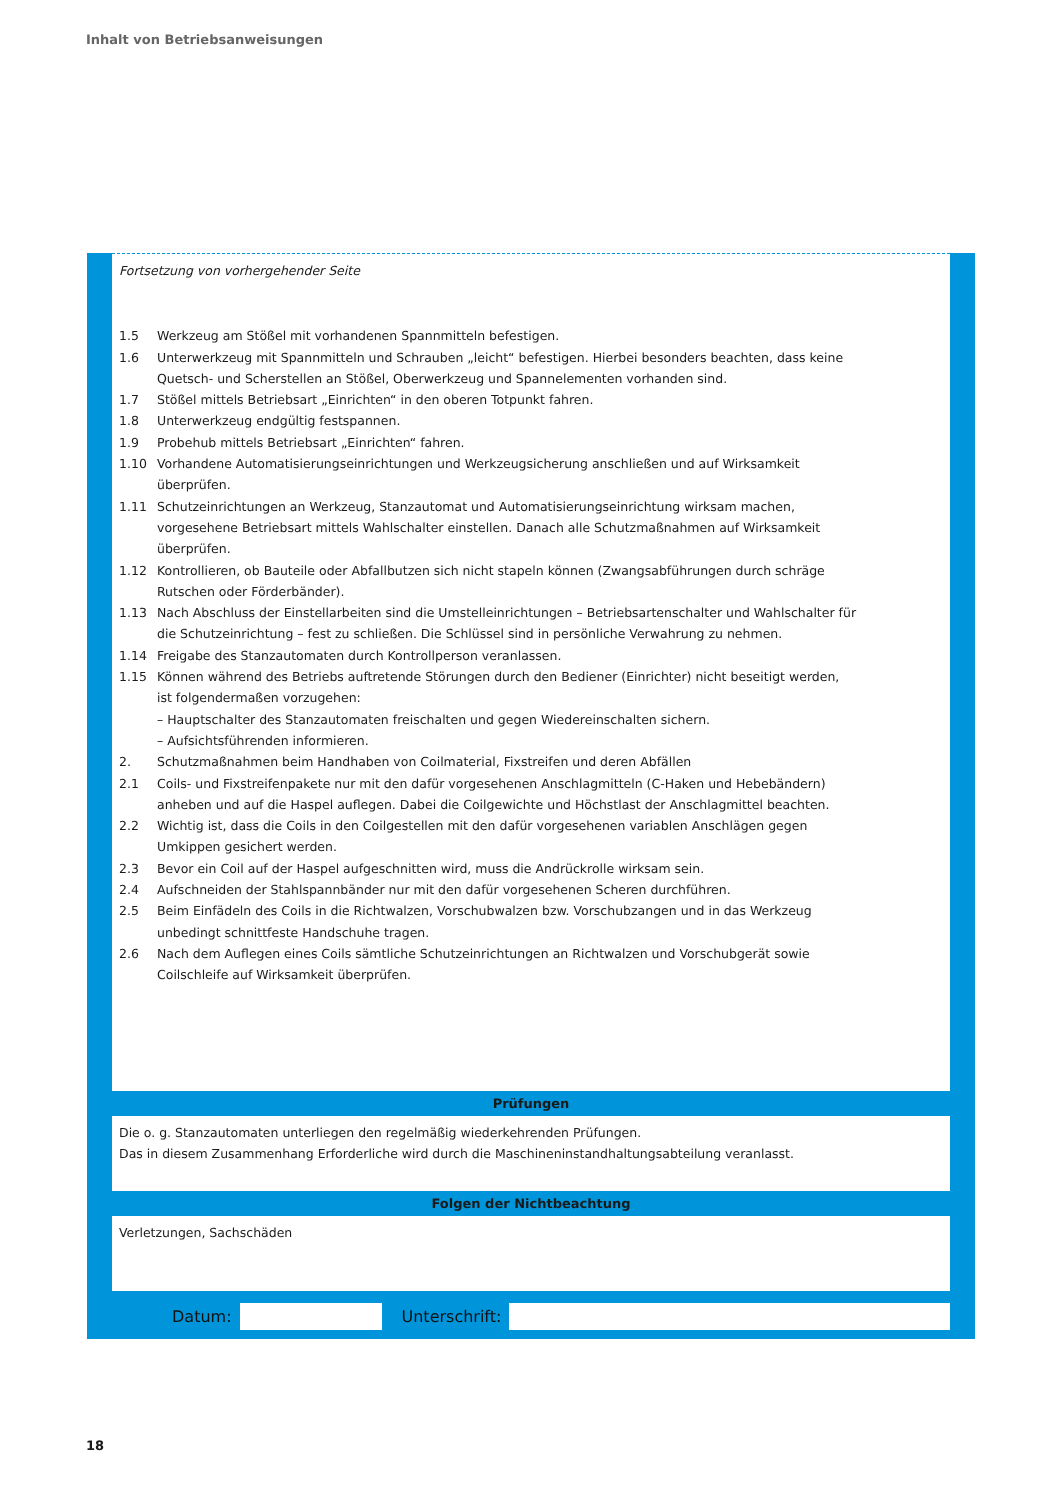Inhalt von Betriebsanweisungen
Fortsetzung von vorhergehender Seite
1.5 Werkzeug am Stößel mit vorhandenen Spannmitteln befestigen.
1.6 Unterwerkzeug mit Spannmitteln und Schrauben „leicht“ befestigen. Hierbei besonders beachten, dass keine Quetsch- und Scherstellen an Stößel, Oberwerkzeug und Spannelementen vorhanden sind.
1.7 Stößel mittels Betriebsart „Einrichten“ in den oberen Totpunkt fahren.
1.8 Unterwerkzeug endgültig festspannen.
1.9 Probehub mittels Betriebsart „Einrichten“ fahren.
1.10 Vorhandene Automatisierungseinrichtungen und Werkzeugsicherung anschließen und auf Wirksamkeit überprüfen.
1.11 Schutzeinrichtungen an Werkzeug, Stanzautomat und Automatisierungseinrichtung wirksam machen, vorgesehene Betriebsart mittels Wahlschalter einstellen. Danach alle Schutzmaßnahmen auf Wirksamkeit überprüfen.
1.12 Kontrollieren, ob Bauteile oder Abfallbutzen sich nicht stapeln können (Zwangsabführungen durch schräge Rutschen oder Förderbänder).
1.13 Nach Abschluss der Einstellarbeiten sind die Umstelleinrichtungen – Betriebsartenschalter und Wahlschalter für die Schutzeinrichtung – fest zu schließen. Die Schlüssel sind in persönliche Verwahrung zu nehmen.
1.14 Freigabe des Stanzautomaten durch Kontrollperson veranlassen.
1.15 Können während des Betriebs auftretende Störungen durch den Bediener (Einrichter) nicht beseitigt werden, ist folgendermaßen vorzugehen:
– Hauptschalter des Stanzautomaten freischalten und gegen Wiedereinschalten sichern.
– Aufsichtsführenden informieren.
2. Schutzmaßnahmen beim Handhaben von Coilmaterial, Fixstreifen und deren Abfällen
2.1 Coils- und Fixstreifenpakete nur mit den dafür vorgesehenen Anschlagmitteln (C-Haken und Hebebändern) anheben und auf die Haspel auflegen. Dabei die Coilgewichte und Höchstlast der Anschlagmittel beachten.
2.2 Wichtig ist, dass die Coils in den Coilgestellen mit den dafür vorgesehenen variablen Anschlägen gegen Umkippen gesichert werden.
2.3 Bevor ein Coil auf der Haspel aufgeschnitten wird, muss die Andrückrolle wirksam sein.
2.4 Aufschneiden der Stahlspannbänder nur mit den dafür vorgesehenen Scheren durchführen.
2.5 Beim Einfädeln des Coils in die Richtwalzen, Vorschubwalzen bzw. Vorschubzangen und in das Werkzeug unbedingt schnittfeste Handschuhe tragen.
2.6 Nach dem Auflegen eines Coils sämtliche Schutzeinrichtungen an Richtwalzen und Vorschubgerät sowie Coilschleife auf Wirksamkeit überprüfen.
Prüfungen
Die o. g. Stanzautomaten unterliegen den regelmäßig wiederkehrenden Prüfungen.
Das in diesem Zusammenhang Erforderliche wird durch die Maschineninstandhaltungsabteilung veranlasst.
Folgen der Nichtbeachtung
Verletzungen, Sachschäden
Datum: Unterschrift:
18